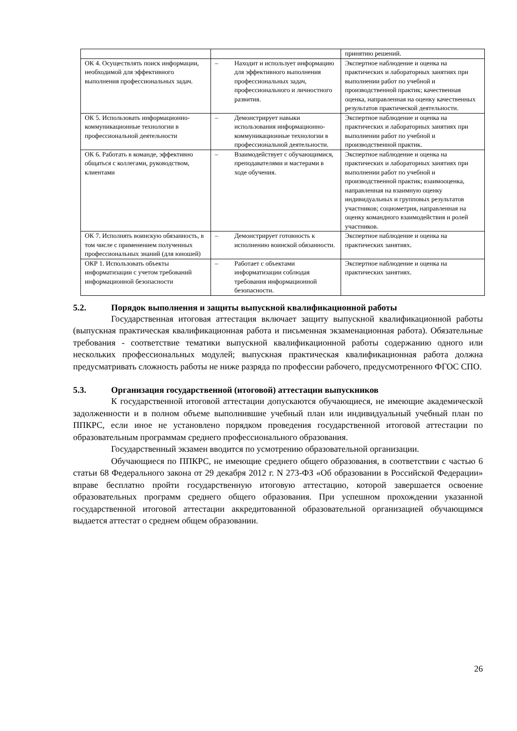| | | принятию решений. |
| ОК 4. Осуществлять поиск информации, необходимой для эффективного выполнения профессиональных задач. | – Находит и использует информацию для эффективного выполнения профессиональных задач, профессионального и личностного развития. | Экспертное наблюдение и оценка на практических и лабораторных занятиях при выполнении работ по учебной и производственной практик; качественная оценка, направленная на оценку качественных результатов практической деятельности. |
| ОК 5. Использовать информационно-коммуникационные технологии в профессиональной деятельности | – Демонстрирует навыки использования информационно-коммуникационные технологии в профессиональной деятельности. | Экспертное наблюдение и оценка на практических и лабораторных занятиях при выполнении работ по учебной и производственной практик. |
| ОК 6. Работать в команде, эффективно общаться с коллегами, руководством, клиентами | – Взаимодействует с обучающимися, преподавателями и мастерами в ходе обучения. | Экспертное наблюдение и оценка на практических и лабораторных занятиях при выполнении работ по учебной и производственной практик; взаимооценка, направленная на взаимную оценку индивидуальных и групповых результатов участников; социометрия, направленная на оценку командного взаимодействия и ролей участников. |
| ОК 7. Исполнять воинскую обязанность, в том числе с применением полученных профессиональных знаний (для юношей) | – Демонстрирует готовность к исполнению воинской обязанности. | Экспертное наблюдение и оценка на практических занятиях. |
| ОКР 1. Использовать объекты информатизации с учетом требований информационной безопасности | – Работает с объектами информатизации соблюдая требования информационной безопасности. | Экспертное наблюдение и оценка на практических занятиях. |
5.2. Порядок выполнения и защиты выпускной квалификационной работы
Государственная итоговая аттестация включает защиту выпускной квалификационной работы (выпускная практическая квалификационная работа и письменная экзаменационная работа). Обязательные требования - соответствие тематики выпускной квалификационной работы содержанию одного или нескольких профессиональных модулей; выпускная практическая квалификационная работа должна предусматривать сложность работы не ниже разряда по профессии рабочего, предусмотренного ФГОС СПО.
5.3. Организация государственной (итоговой) аттестации выпускников
К государственной итоговой аттестации допускаются обучающиеся, не имеющие академической задолженности и в полном объеме выполнившие учебный план или индивидуальный учебный план по ППКРС, если иное не установлено порядком проведения государственной итоговой аттестации по образовательным программам среднего профессионального образования.
Государственный экзамен вводится по усмотрению образовательной организации.
Обучающиеся по ППКРС, не имеющие среднего общего образования, в соответствии с частью 6 статьи 68 Федерального закона от 29 декабря 2012 г. N 273-ФЗ «Об образовании в Российской Федерации» вправе бесплатно пройти государственную итоговую аттестацию, которой завершается освоение образовательных программ среднего общего образования. При успешном прохождении указанной государственной итоговой аттестации аккредитованной образовательной организацией обучающимся выдается аттестат о среднем общем образовании.
26